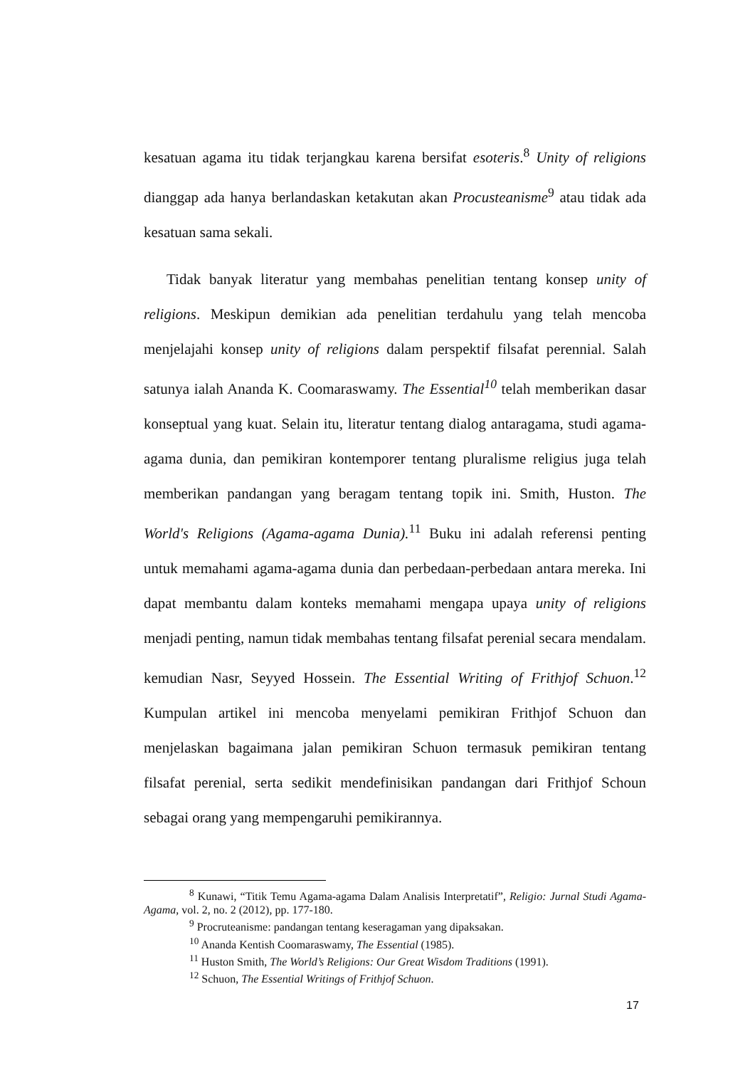kesatuan agama itu tidak terjangkau karena bersifat esoteris.<sup>8</sup> Unity of religions dianggap ada hanya berlandaskan ketakutan akan Procusteanisme<sup>9</sup> atau tidak ada kesatuan sama sekali.
Tidak banyak literatur yang membahas penelitian tentang konsep unity of religions. Meskipun demikian ada penelitian terdahulu yang telah mencoba menjelajahi konsep unity of religions dalam perspektif filsafat perennial. Salah satunya ialah Ananda K. Coomaraswamy. The Essential<sup>10</sup> telah memberikan dasar konseptual yang kuat. Selain itu, literatur tentang dialog antaragama, studi agama-agama dunia, dan pemikiran kontemporer tentang pluralisme religius juga telah memberikan pandangan yang beragam tentang topik ini. Smith, Huston. The World's Religions (Agama-agama Dunia).<sup>11</sup> Buku ini adalah referensi penting untuk memahami agama-agama dunia dan perbedaan-perbedaan antara mereka. Ini dapat membantu dalam konteks memahami mengapa upaya unity of religions menjadi penting, namun tidak membahas tentang filsafat perenial secara mendalam. kemudian Nasr, Seyyed Hossein. The Essential Writing of Frithjof Schuon.<sup>12</sup> Kumpulan artikel ini mencoba menyelami pemikiran Frithjof Schuon dan menjelaskan bagaimana jalan pemikiran Schuon termasuk pemikiran tentang filsafat perenial, serta sedikit mendefinisikan pandangan dari Frithjof Schoun sebagai orang yang mempengaruhi pemikirannya.
<sup>8</sup> Kunawi, “Titik Temu Agama-agama Dalam Analisis Interpretatif”, Religio: Jurnal Studi Agama-Agama, vol. 2, no. 2 (2012), pp. 177-180.
<sup>9</sup> Procruteanisme: pandangan tentang keseragaman yang dipaksakan.
<sup>10</sup> Ananda Kentish Coomaraswamy, The Essential (1985).
<sup>11</sup> Huston Smith, The World’s Religions: Our Great Wisdom Traditions (1991).
<sup>12</sup> Schuon, The Essential Writings of Frithjof Schuon.
17